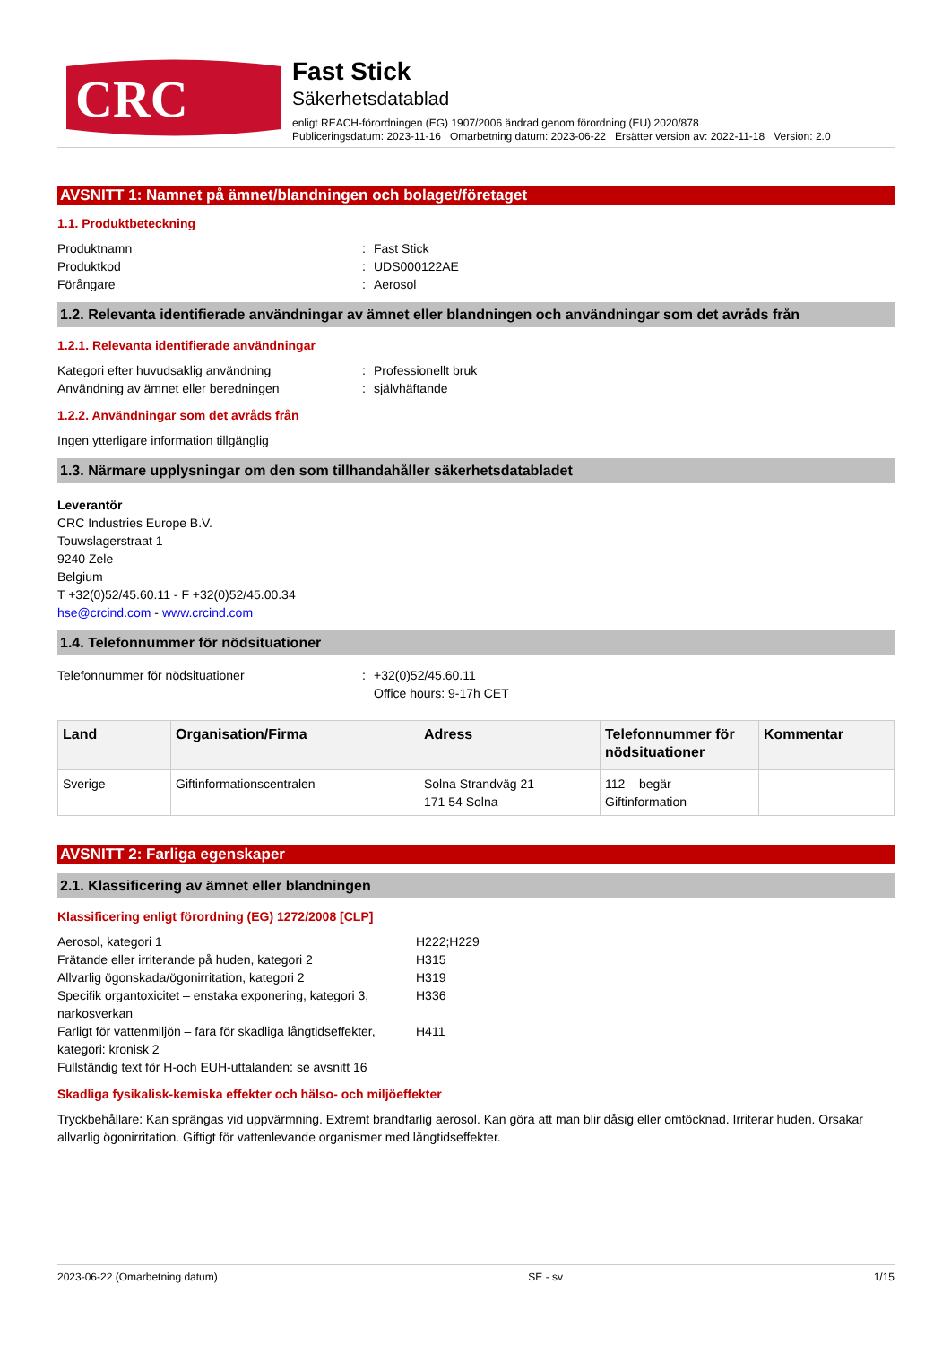CRC
Fast Stick
Säkerhetsdatablad
enligt REACH-förordningen (EG) 1907/2006 ändrad genom förordning (EU) 2020/878
Publiceringsdatum: 2023-11-16 Omarbetning datum: 2023-06-22 Ersätter version av: 2022-11-18 Version: 2.0
AVSNITT 1: Namnet på ämnet/blandningen och bolaget/företaget
1.1. Produktbeteckning
Produktnamn: Fast Stick
Produktkod: UDS000122AE
Förångare: Aerosol
1.2. Relevanta identifierade användningar av ämnet eller blandningen och användningar som det avråds från
1.2.1. Relevanta identifierade användningar
Kategori efter huvudsaklig användning: Professionellt bruk
Användning av ämnet eller beredningen: självhäftande
1.2.2. Användningar som det avråds från
Ingen ytterligare information tillgänglig
1.3. Närmare upplysningar om den som tillhandahåller säkerhetsdatabladet
Leverantör
CRC Industries Europe B.V.
Touwslagerstraat 1
9240 Zele
Belgium
T +32(0)52/45.60.11 - F +32(0)52/45.00.34
hse@crcind.com - www.crcind.com
1.4. Telefonnummer för nödsituationer
Telefonnummer för nödsituationer: +32(0)52/45.60.11
Office hours: 9-17h CET
| Land | Organisation/Firma | Adress | Telefonnummer för nödsituationer | Kommentar |
| --- | --- | --- | --- | --- |
| Sverige | Giftinformationscentralen | Solna Strandväg 21 171 54 Solna | 112 – begär Giftinformation | |
AVSNITT 2: Farliga egenskaper
2.1. Klassificering av ämnet eller blandningen
Klassificering enligt förordning (EG) 1272/2008 [CLP]
Aerosol, kategori 1 H222;H229
Frätande eller irriterande på huden, kategori 2 H315
Allvarlig ögonskada/ögonirritation, kategori 2 H319
Specifik organtoxicitet – enstaka exponering, kategori 3, narkosverkan H336
Farligt för vattenmiljön – fara för skadliga långtidseffekter, kategori: kronisk 2 H411
Fullständig text för H-och EUH-uttalanden: se avsnitt 16
Skadliga fysikalisk-kemiska effekter och hälso- och miljöeffekter
Tryckbehållare: Kan sprängas vid uppvärmning. Extremt brandfarlig aerosol. Kan göra att man blir dåsig eller omtöcknad. Irriterar huden. Orsakar allvarlig ögonirritation. Giftigt för vattenlevande organismer med långtidseffekter.
2023-06-22 (Omarbetning datum) SE - sv 1/15